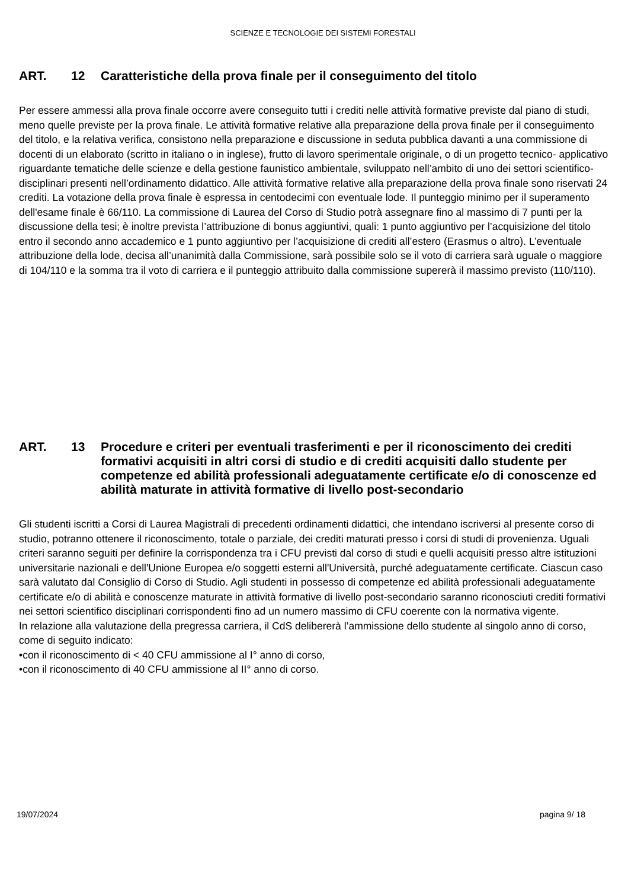SCIENZE E TECNOLOGIE DEI SISTEMI FORESTALI
ART. 12 Caratteristiche della prova finale per il conseguimento del titolo
Per essere ammessi alla prova finale occorre avere conseguito tutti i crediti nelle attività formative previste dal piano di studi, meno quelle previste per la prova finale. Le attività formative relative alla preparazione della prova finale per il conseguimento del titolo, e la relativa verifica, consistono nella preparazione e discussione in seduta pubblica davanti a una commissione di docenti di un elaborato (scritto in italiano o in inglese), frutto di lavoro sperimentale originale, o di un progetto tecnico- applicativo riguardante tematiche delle scienze e della gestione faunistico ambientale, sviluppato nell’ambito di uno dei settori scientifico-disciplinari presenti nell’ordinamento didattico. Alle attività formative relative alla preparazione della prova finale sono riservati 24 crediti. La votazione della prova finale è espressa in centodecimi con eventuale lode. Il punteggio minimo per il superamento dell'esame finale è 66/110. La commissione di Laurea del Corso di Studio potrà assegnare fino al massimo di 7 punti per la discussione della tesi; è inoltre prevista l’attribuzione di bonus aggiuntivi, quali: 1 punto aggiuntivo per l’acquisizione del titolo entro il secondo anno accademico e 1 punto aggiuntivo per l’acquisizione di crediti all’estero (Erasmus o altro). L’eventuale attribuzione della lode, decisa all’unanimità dalla Commissione, sarà possibile solo se il voto di carriera sarà uguale o maggiore di 104/110 e la somma tra il voto di carriera e il punteggio attribuito dalla commissione supererà il massimo previsto (110/110).
ART. 13 Procedure e criteri per eventuali trasferimenti e per il riconoscimento dei crediti formativi acquisiti in altri corsi di studio e di crediti acquisiti dallo studente per competenze ed abilità professionali adeguatamente certificate e/o di conoscenze ed abilità maturate in attività formative di livello post-secondario
Gli studenti iscritti a Corsi di Laurea Magistrali di precedenti ordinamenti didattici, che intendano iscriversi al presente corso di studio, potranno ottenere il riconoscimento, totale o parziale, dei crediti maturati presso i corsi di studi di provenienza. Uguali criteri saranno seguiti per definire la corrispondenza tra i CFU previsti dal corso di studi e quelli acquisiti presso altre istituzioni universitarie nazionali e dell'Unione Europea e/o soggetti esterni all'Università, purché adeguatamente certificate. Ciascun caso sarà valutato dal Consiglio di Corso di Studio. Agli studenti in possesso di competenze ed abilità professionali adeguatamente certificate e/o di abilità e conoscenze maturate in attività formative di livello post-secondario saranno riconosciuti crediti formativi nei settori scientifico disciplinari corrispondenti fino ad un numero massimo di CFU coerente con la normativa vigente.
In relazione alla valutazione della pregressa carriera, il CdS delibererà l’ammissione dello studente al singolo anno di corso, come di seguito indicato:
•con il riconoscimento di < 40 CFU ammissione al I° anno di corso,
•con il riconoscimento di 40 CFU ammissione al II° anno di corso.
19/07/2024 pagina 9/ 18